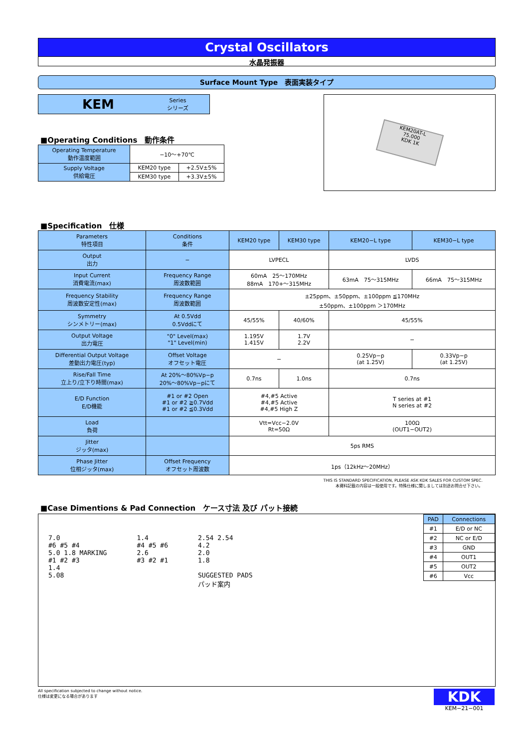Crystal Oscillators
水晶発振器
Surface Mount Type　表面実装タイプ
KEM Series
シリーズ
■Operating Conditions　動作条件
| Operating Temperature 動作温度範囲 | −10〜+70℃ | |
| Supply Voltage 供給電圧 | KEM20 type | +2.5V±5% |
| | KEM30 type | +3.3V±5% |
KEM20AT-L
75.000
KDK 1K
■Specification　仕様
| Parameters 特性項目 | Conditions 条件 | KEM20 type | KEM30 type | KEM20−L type | KEM30−L type |
| Output 出力 | − | LVPECL | | LVDS | |
| Input Current 消費電流(max) | Frequency Range 周波数範囲 | 60mA 25〜170MHz 88mA 170+〜315MHz | | 63mA 75〜315MHz | 66mA 75〜315MHz |
| Frequency Stability 周波数安定性(max) | Frequency Range 周波数範囲 | ±25ppm、±50ppm、±100ppm ≦170MHz ±50ppm、±100ppm ＞170MHz | | | |
| Symmetry シンメトリー(max) | At 0.5Vdd 0.5Vddにて | 45/55% | 40/60% | 45/55% | |
| Output Voltage 出力電圧 | "0" Level(max) "1" Level(min) | 1.195V 1.415V | 1.7V 2.2V | − | |
| Differential Output Voltage 差動出力電圧(typ) | Offset Voltage オフセット電圧 | − | | 0.25Vp−p (at 1.25V) | 0.33Vp−p (at 1.25V) |
| Rise/Fall Time 立上り/立下り時間(max) | At 20%〜80%Vp−p 20%〜80%Vp−pにて | 0.7ns | 1.0ns | 0.7ns | |
| E/D Function E/D機能 | #1 or #2 Open #1 or #2 ≧0.7Vdd #1 or #2 ≦0.3Vdd | #4,#5 Active #4,#5 Active #4,#5 High Z | | T series at #1 N series at #2 | |
| Load 負荷 | | Vtt=Vcc−2.0V Rt=50Ω | | 100Ω (OUT1−OUT2) | |
| Jitter ジッタ(max) | | 5ps RMS | | | |
| Phase Jitter 位相ジッタ(max) | Offset Frequency オフセット周波数 | 1ps（12kHz〜20MHz） | | | |
THIS IS STANDARD SPECIFICATION, PLEASE ASK KDK SALES FOR CUSTOM SPEC.
本資料記載の内容は一般使用です。特殊仕様に関しましては別途お問合せ下さい。
■Case Dimentions & Pad Connection　ケース寸法 及び パット接続
7.0
#6 #5 #4
5.0 1.8 MARKING
#1 #2 #3
1.4
5.08
1.4
#4 #5 #6
2.6
#3 #2 #1
2.54 2.54
4.2
2.0
1.8
SUGGESTED PADS
パッド案内
| PAD | Connections |
| #1 | E/D or NC |
| #2 | NC or E/D |
| #3 | GND |
| #4 | OUT1 |
| #5 | OUT2 |
| #6 | Vcc |
All specification subjected to change without notice.
仕様は変更になる場合があります
KDK
KEM−21−001